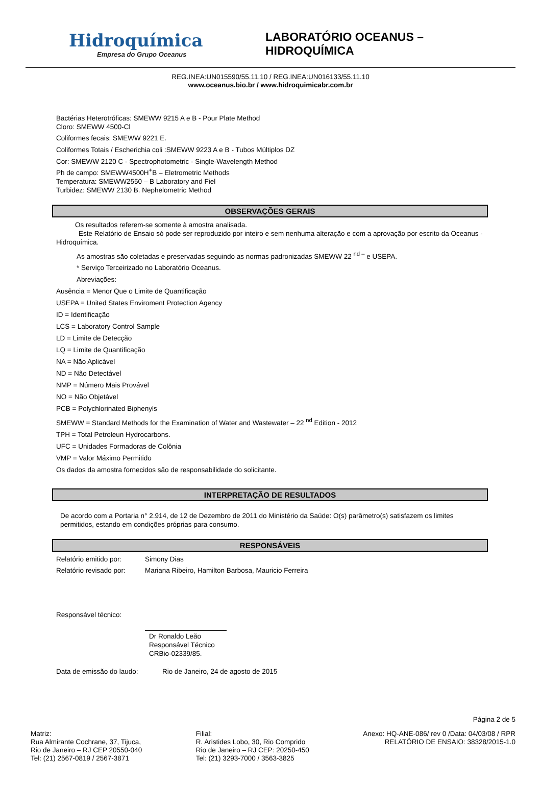Hidroquímica
Empresa do Grupo Oceanus
LABORATÓRIO OCEANUS – HIDROQUÍMICA
REG.INEA:UN015590/55.11.10 / REG.INEA:UN016133/55.11.10
www.oceanus.bio.br / www.hidroquimicabr.com.br
Bactérias Heterotróficas: SMEWW 9215 A e B - Pour Plate Method
Cloro: SMEWW 4500-Cl
Coliformes fecais: SMEWW 9221 E.
Coliformes Totais / Escherichia coli :SMEWW 9223 A e B - Tubos Múltiplos DZ
Cor: SMEWW 2120 C - Spectrophotometric - Single-Wavelength Method
Ph de campo: SMEWW4500H<sup>+</sup>B – Eletrometric Methods
Temperatura: SMEWW2550 – B Laboratory and Fiel
Turbidez: SMEWW 2130 B. Nephelometric Method
OBSERVAÇÕES GERAIS
Os resultados referem-se somente à amostra analisada.
Este Relatório de Ensaio só pode ser reproduzido por inteiro e sem nenhuma alteração e com a aprovação por escrito da Oceanus - Hidroquímica.
As amostras são coletadas e preservadas seguindo as normas padronizadas SMEWW 22 <sup>nd –</sup> e USEPA.
* Serviço Terceirizado no Laboratório Oceanus.
Abreviações:
Ausência = Menor Que o Limite de Quantificação
USEPA = United States Enviroment Protection Agency
ID = Identificação
LCS = Laboratory Control Sample
LD = Limite de Detecção
LQ = Limite de Quantificação
NA = Não Aplicável
ND = Não Detectável
NMP = Número Mais Provável
NO = Não Objetável
PCB = Polychlorinated Biphenyls
SMEWW = Standard Methods for the Examination of Water and Wastewater – 22 <sup>nd</sup> Edition - 2012
TPH = Total Petroleun Hydrocarbons.
UFC = Unidades Formadoras de Colônia
VMP = Valor Máximo Permitido
Os dados da amostra fornecidos são de responsabilidade do solicitante.
INTERPRETAÇÃO DE RESULTADOS
De acordo com a Portaria n° 2.914, de 12 de Dezembro de 2011 do Ministério da Saúde: O(s) parâmetro(s) satisfazem os limites permitidos, estando em condições próprias para consumo.
RESPONSÁVEIS
Relatório emitido por: Simony Dias
Relatório revisado por: Mariana Ribeiro, Hamilton Barbosa, Mauricio Ferreira
Responsável técnico:
Dr Ronaldo Leão
Responsável Técnico
CRBio-02339/85.
Data de emissão do laudo: Rio de Janeiro, 24 de agosto de 2015
Página 2 de 5
Matriz:
Rua Almirante Cochrane, 37, Tijuca,
Rio de Janeiro – RJ CEP 20550-040
Tel: (21) 2567-0819 / 2567-3871
Filial:
R. Aristides Lobo, 30, Rio Comprido
Rio de Janeiro – RJ CEP: 20250-450
Tel: (21) 3293-7000 / 3563-3825
Anexo: HQ-ANE-086/ rev 0 /Data: 04/03/08 / RPR
RELATÓRIO DE ENSAIO: 38328/2015-1.0